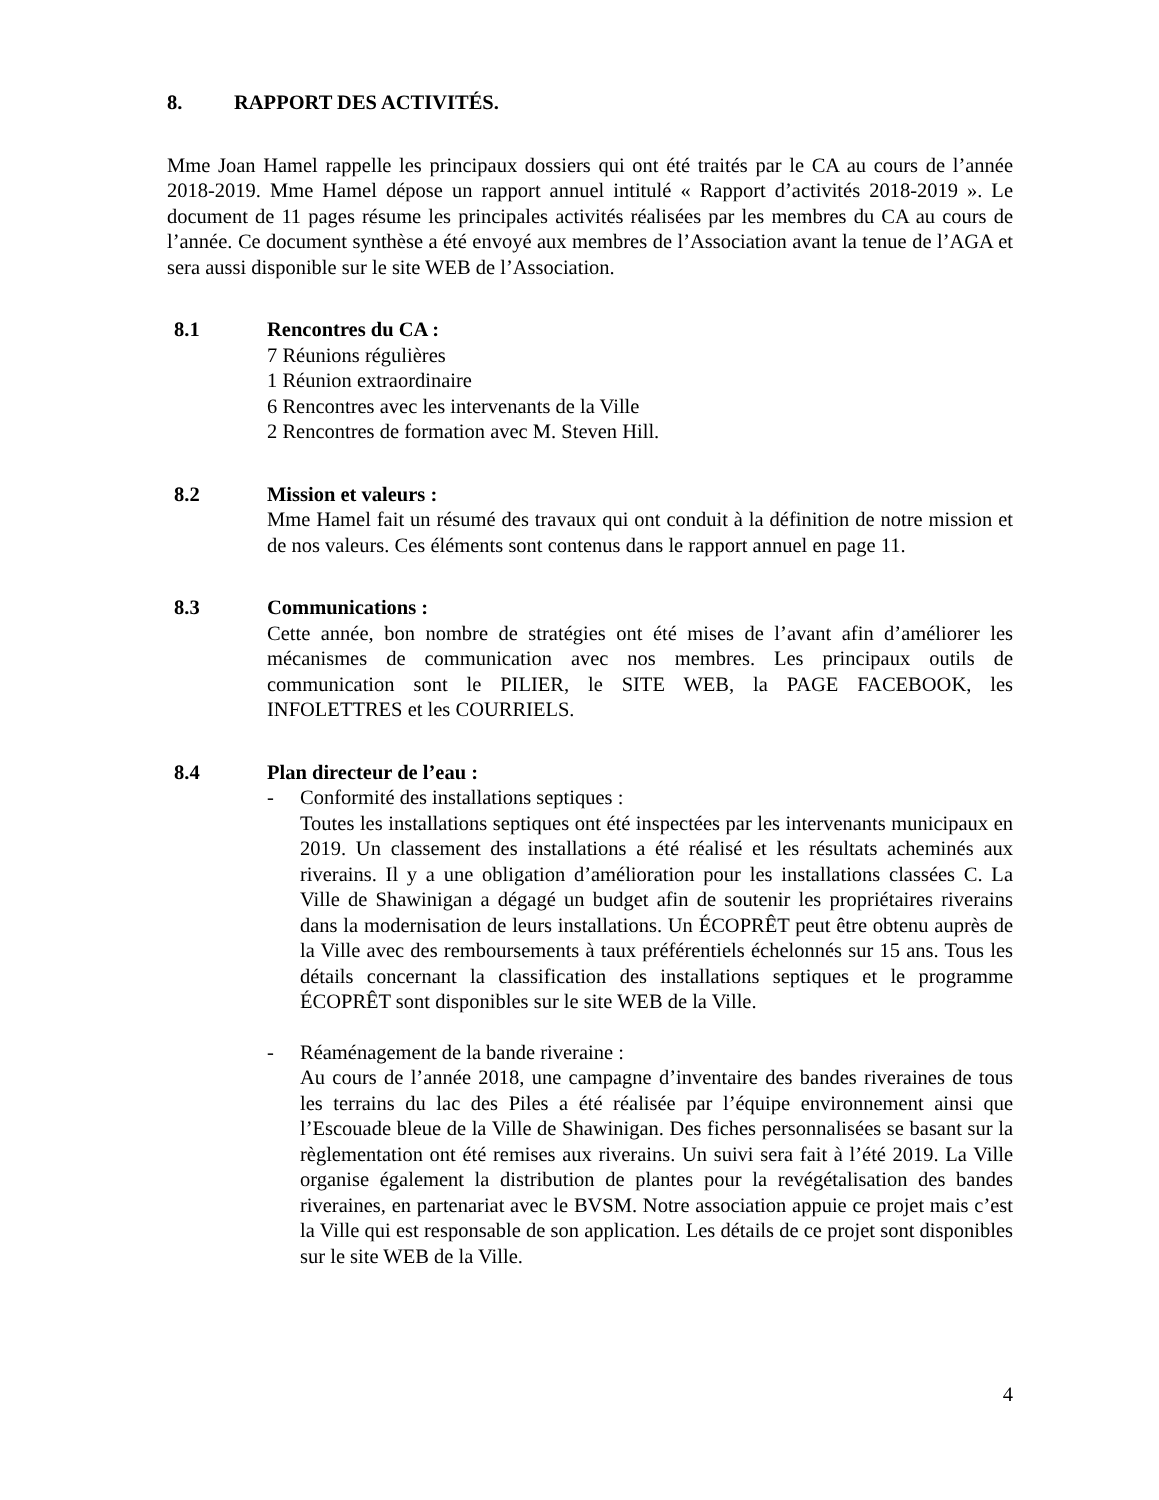8. RAPPORT DES ACTIVITÉS.
Mme Joan Hamel rappelle les principaux dossiers qui ont été traités par le CA au cours de l’année 2018-2019. Mme Hamel dépose un rapport annuel intitulé « Rapport d’activités 2018-2019 ». Le document de 11 pages résume les principales activités réalisées par les membres du CA au cours de l’année. Ce document synthèse a été envoyé aux membres de l’Association avant la tenue de l’AGA et sera aussi disponible sur le site WEB de l’Association.
8.1 Rencontres du CA :
7 Réunions régulières
1 Réunion extraordinaire
6 Rencontres avec les intervenants de la Ville
2 Rencontres de formation avec M. Steven Hill.
8.2 Mission et valeurs :
Mme Hamel fait un résumé des travaux qui ont conduit à la définition de notre mission et de nos valeurs. Ces éléments sont contenus dans le rapport annuel en page 11.
8.3 Communications :
Cette année, bon nombre de stratégies ont été mises de l’avant afin d’améliorer les mécanismes de communication avec nos membres. Les principaux outils de communication sont le PILIER, le SITE WEB, la PAGE FACEBOOK, les INFOLETTRES et les COURRIELS.
8.4 Plan directeur de l’eau :
- Conformité des installations septiques :
Toutes les installations septiques ont été inspectées par les intervenants municipaux en 2019. Un classement des installations a été réalisé et les résultats acheminés aux riverains. Il y a une obligation d’amélioration pour les installations classées C. La Ville de Shawinigan a dégagé un budget afin de soutenir les propriétaires riverains dans la modernisation de leurs installations. Un ÉCOPRÊT peut être obtenu auprès de la Ville avec des remboursements à taux préférentiels échelonnés sur 15 ans. Tous les détails concernant la classification des installations septiques et le programme ÉCOPRÊT sont disponibles sur le site WEB de la Ville.
- Réaménagement de la bande riveraine :
Au cours de l’année 2018, une campagne d’inventaire des bandes riveraines de tous les terrains du lac des Piles a été réalisée par l’équipe environnement ainsi que l’Escouade bleue de la Ville de Shawinigan. Des fiches personnalisées se basant sur la règlementation ont été remises aux riverains. Un suivi sera fait à l’été 2019. La Ville organise également la distribution de plantes pour la revégétalisation des bandes riveraines, en partenariat avec le BVSM. Notre association appuie ce projet mais c’est la Ville qui est responsable de son application. Les détails de ce projet sont disponibles sur le site WEB de la Ville.
4